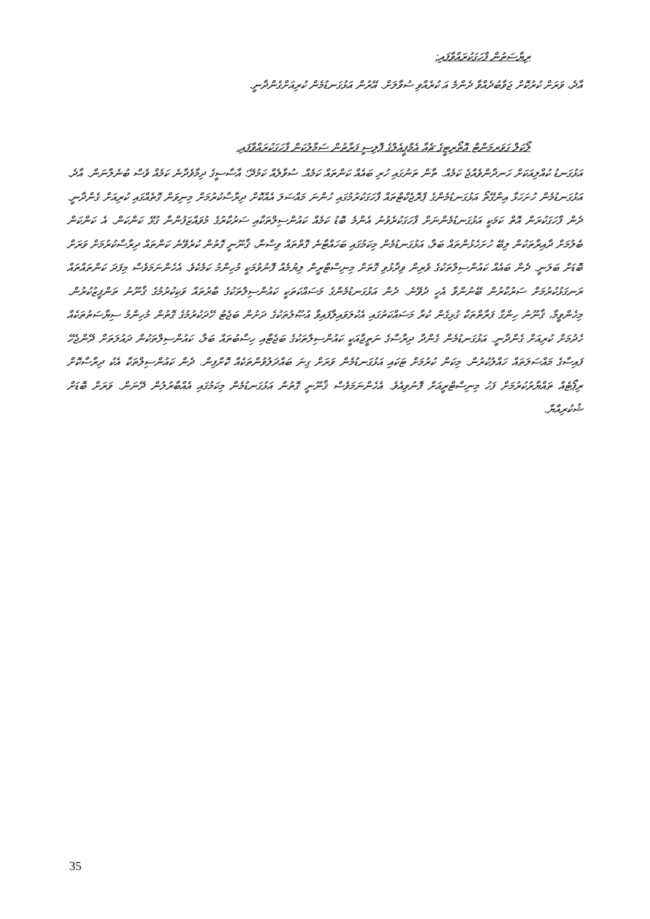ރިޔާސަތުން ފާހަގަކުރައްވާފައި:
އާދެ، ވަރަށް ކުރުކޮށް ޖަވާބުދެއްވާ ދެންމެ އަ ކުރެއްވި ސުވާލަށް. އޭރުން އަޅުގަނޑުމެން ކުރިއަށްގެންދާނީ.
ލޯކަލް ގަވަރމަންޓް އޮތޯރިޓީގެ ޗެއާ އެމްޕީއެލްގެ ޕޮލިސީ ފަރާތުން ސަމާލުކަން ފާހަގަކުރައްވާފައި.
އަޅުގަނޑު ކުއްލިއަކަށް ހަނދާންވެއްޖެ ކަމެއް. ތާން ތަނުގައި ހުރި ބައެއް ކަންތައް ކަމެއް. ސުވާލެއް ކަމުދޭ؛ އާސާސީގެ ދިމާވެދާނެ ކަމެއް ވެސް ބުނެލާނަން. އާދެ. އަޅުގަނޑުމެން ހުށަހަޅާ އިންގޭތޯ އަޅުގަނޑުމެންގެ ޕްރޮޖެކްޓްތައް ފާހަގަކުރުމުގައި ހުންނަ މައްސަލަ އެއްކޮށް ދިރާސާކުރުމަށް މިނިވަން ގޮތެއްގައި ކުރިއަށް ގެންދާނީ. ދެން ފާހަގަކުރަން އޮތް ކަމަކީ އަޅުގަނޑުމެންނަށް ފާހަގަކުރެވުނު އެންމެ ބޮޑު ކަމެއް ކައުންސިލްތަކާއި ސަރުކާރުގެ މުވައްޒަފުންނާ ގުޅޭ ކަންކަން. އެ ކަންކަން ބެލުމަށް ދާއިރާތަކުން ލިބޭ ހުށަހެޅުންތައް ބަލާ، އަޅުގަނޑުމެން މިކަމުގައި ބަހައްޓާނެ ގޮތްތައް ވިސްނާ، ޤާނޫނީ ގޮތުން ކުރެވޭނެ ކަންތައް ދިރާސާކުރުމަށް ވަރަށް ބޮޑަށް ބަލަނީ. ދެން ބައެއް ކައުންސިލްތަކުގެ ވެރިން ވިދާޅުވި ގޮތަށް މިނިސްޓްރީން ލިޔުމެއް ފޮނުވުމަކީ މުހިންމު ކަމެކެވެ. އެހެންނަމަވެސް މިފަދަ ކަންތައްތައް ރަނގަޅުކުރުމަށް ސަރުކާރުން ބޭނުންވާ އެހީ ދެވޭނެ. ދެން އަޅުގަނޑުމެންގެ މަސައްކަތަކީ ކައުންސިލްތަކުގެ ބާރުތައް ވަކިކުރުމުގެ ޤާނޫނު ތަންފީޒުކުރުން. މިހެންވީމާ، ޤާނޫނު ހިންގާ ފަރާތްތަކާ ގުޅިގެން ކުރާ މަސައްކަތުގައި އެކުލަވައިލާފައިވާ އުޞޫލުތަކުގެ ދަށުން ބަޖެޓު ހޭދަކުރުމުގެ ގޮތުން މުހިންމު ސިޔާސަތުތަކެއް ހެދުމަށް ކުރިއަށް ގެންދާނީ. އަޅުގަނޑުމެން ގެންދާ ދިރާސާގެ ނަތީޖާއަކީ ކައުންސިލްތަކުގެ ބަޖެޓާއި ހިސާބުތައް ބަލާ، ކައުންސިލްތަކުން ދައުލަތަށް ދޭންޖެހޭ ފައިސާގެ މައްސަލަތައް ހައްލުކުރުން. މިކަން ކުރުމަށް ޓަކައި އަޅުގަނޑުމެން ވަރަށް ގިނަ ބައްދަލުވުންތަކެއް ކޮށްފިން. ދެން ކައުންސިލްތަކާ އެކު ދިރާސާކޮށް ރިޕޯޓެއް ތައްޔާރުކުރުމަށް ފަހު މިނިސްޓްރީއަށް ފޮނުވިއެވެ. އެހެންނަމަވެސް ޤާނޫނީ ގޮތުން އަޅުގަނޑުމެން މިކަމުގައި އެއްބާރުލުން ދޭނަން. ވަރަށް ބޮޑަށް ޝުކުރިއްޔާ.
35